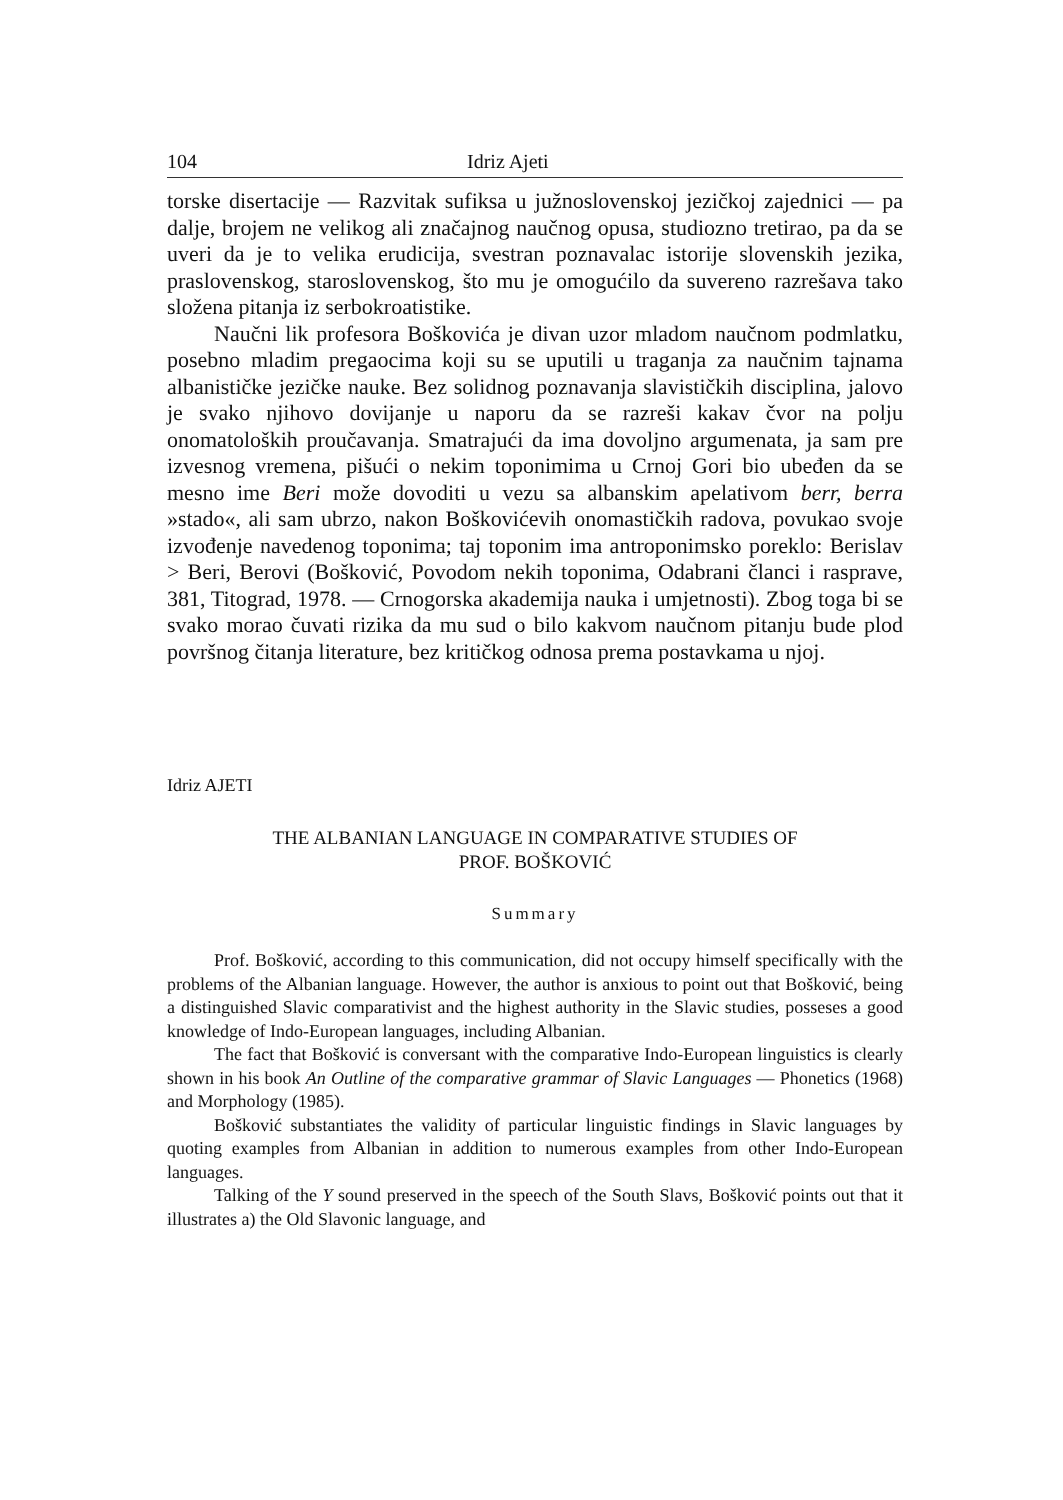104 Idriz Ajeti
torske disertacije — Razvitak sufiksa u južnoslovenskoj jezičkoj zajednici — pa dalje, brojem ne velikog ali značajnog naučnog opusa, studiozno tretirao, pa da se uveri da je to velika erudicija, svestran poznavalac istorije slovenskih jezika, praslovenskog, staroslovenskog, što mu je omogućilo da suvereno razrešava tako složena pitanja iz serbokroatistike.
Naučni lik profesora Boškovića je divan uzor mladom naučnom podmlatku, posebno mladim pregaocima koji su se uputili u traganja za naučnim tajnama albanističke jezičke nauke. Bez solidnog poznavanja slavističkih disciplina, jalovo je svako njihovo dovijanje u naporu da se razreši kakav čvor na polju onomatoloških proučavanja. Smatrajući da ima dovoljno argumenata, ja sam pre izvesnog vremena, pišući o nekim toponimima u Crnoj Gori bio ubeđen da se mesno ime Beri može dovoditi u vezu sa albanskim apelativom berr, berra »stado«, ali sam ubrzo, nakon Boškovićevih onomastičkih radova, povukao svoje izvođenje navedenog toponima; taj toponim ima antroponimsko poreklo: Berislav > Beri, Berovi (Bošković, Povodom nekih toponima, Odabrani članci i rasprave, 381, Titograd, 1978. — Crnogorska akademija nauka i umjetnosti). Zbog toga bi se svako morao čuvati rizika da mu sud o bilo kakvom naučnom pitanju bude plod površnog čitanja literature, bez kritičkog odnosa prema postavkama u njoj.
Idriz AJETI
THE ALBANIAN LANGUAGE IN COMPARATIVE STUDIES OF
PROF. BOŠKOVIĆ
Summary
Prof. Bošković, according to this communication, did not occupy himself specifically with the problems of the Albanian language. However, the author is anxious to point out that Bošković, being a distinguished Slavic comparativist and the highest authority in the Slavic studies, posseses a good knowledge of Indo-European languages, including Albanian.
The fact that Bošković is conversant with the comparative Indo-European linguistics is clearly shown in his book An Outline of the comparative grammar of Slavic Languages — Phonetics (1968) and Morphology (1985).
Bošković substantiates the validity of particular linguistic findings in Slavic languages by quoting examples from Albanian in addition to numerous examples from other Indo-European languages.
Talking of the Y sound preserved in the speech of the South Slavs, Bošković points out that it illustrates a) the Old Slavonic language, and